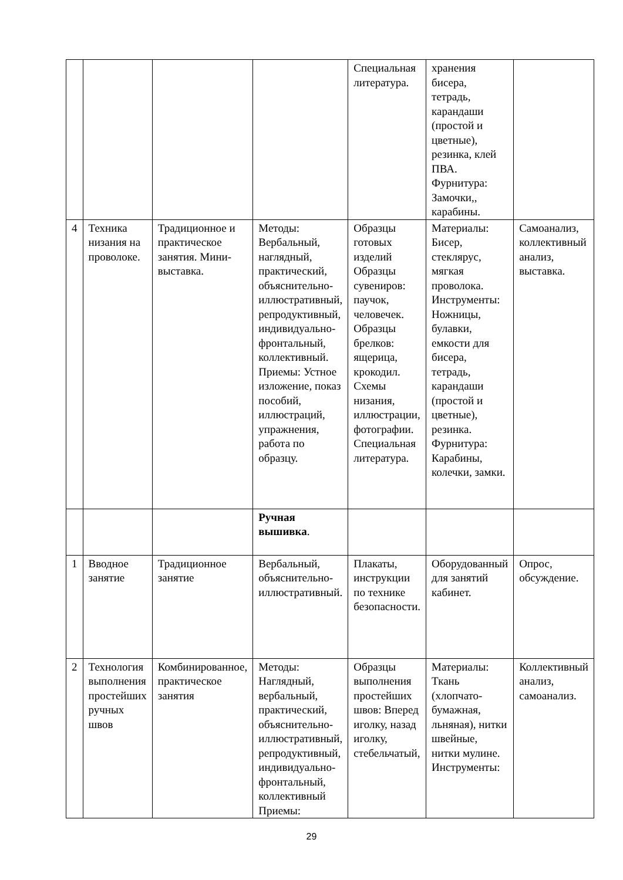| | | | | Специальная литература. | хранения бисера, тетрадь, карандаши (простой и цветные), резинка, клей ПВА. Фурнитура: Замочки,, карабины. | |
| 4 | Техника низания на проволоке. | Традиционное и практическое занятия. Мини-выставка. | Методы: Вербальный, наглядный, практический, объяснительно-иллюстративный, репродуктивный, индивидуально-фронтальный, коллективный. Приемы: Устное изложение, показ пособий, иллюстраций, упражнения, работа по образцу. | Образцы готовых изделий Образцы сувениров: паучок, человечек. Образцы брелков: ящерица, крокодил. Схемы низания, иллюстрации, фотографии. Специальная литература. | Материалы: Бисер, стеклярус, мягкая проволока. Инструменты: Ножницы, булавки, емкости для бисера, тетрадь, карандаши (простой и цветные), резинка. Фурнитура: Карабины, колечки, замки. | Самоанализ, коллективный анализ, выставка. |
| | | | Ручная вышивка . | | | |
| 1 | Вводное занятие | Традиционное занятие | Вербальный, объяснительно-иллюстративный. | Плакаты, инструкции по технике безопасности. | Оборудованный для занятий кабинет. | Опрос, обсуждение. |
| 2 | Технология выполнения простейших ручных швов | Комбинированное, практическое занятия | Методы: Наглядный, вербальный, практический, объяснительно-иллюстративный, репродуктивный, индивидуально-фронтальный, коллективный Приемы: | Образцы выполнения простейших швов: Вперед иголку, назад иголку, стебельчатый, | Материалы: Ткань (хлопчато-бумажная, льняная), нитки швейные, нитки мулине. Инструменты: | Коллективный анализ, самоанализ. |
29